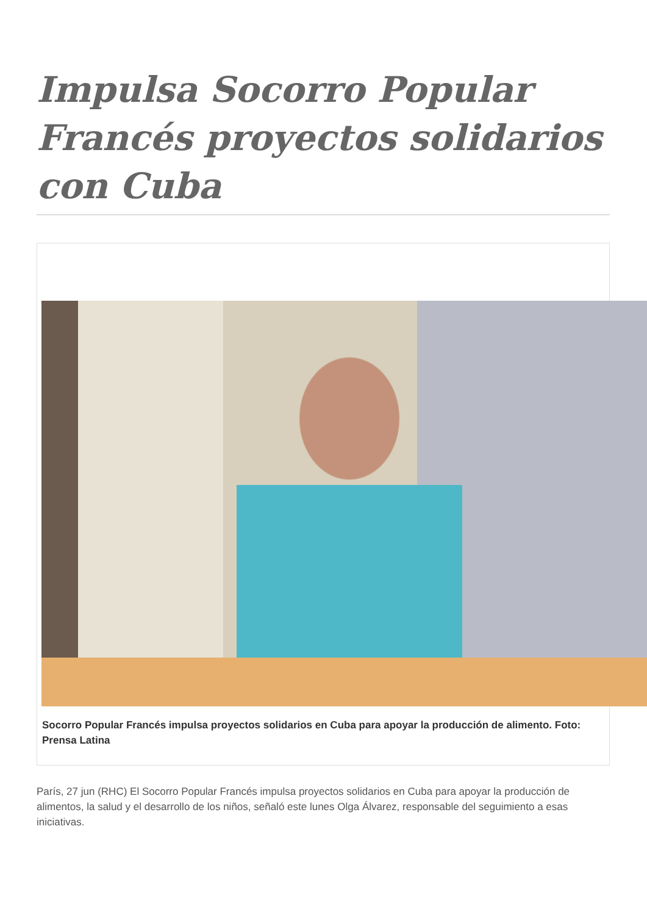Impulsa Socorro Popular Francés proyectos solidarios con Cuba
Socorro Popular Francés impulsa proyectos solidarios en Cuba para apoyar la producción de alimento. Foto: Prensa Latina
París, 27 jun (RHC) El Socorro Popular Francés impulsa proyectos solidarios en Cuba para apoyar la producción de alimentos, la salud y el desarrollo de los niños, señaló este lunes Olga Álvarez, responsable del seguimiento a esas iniciativas.